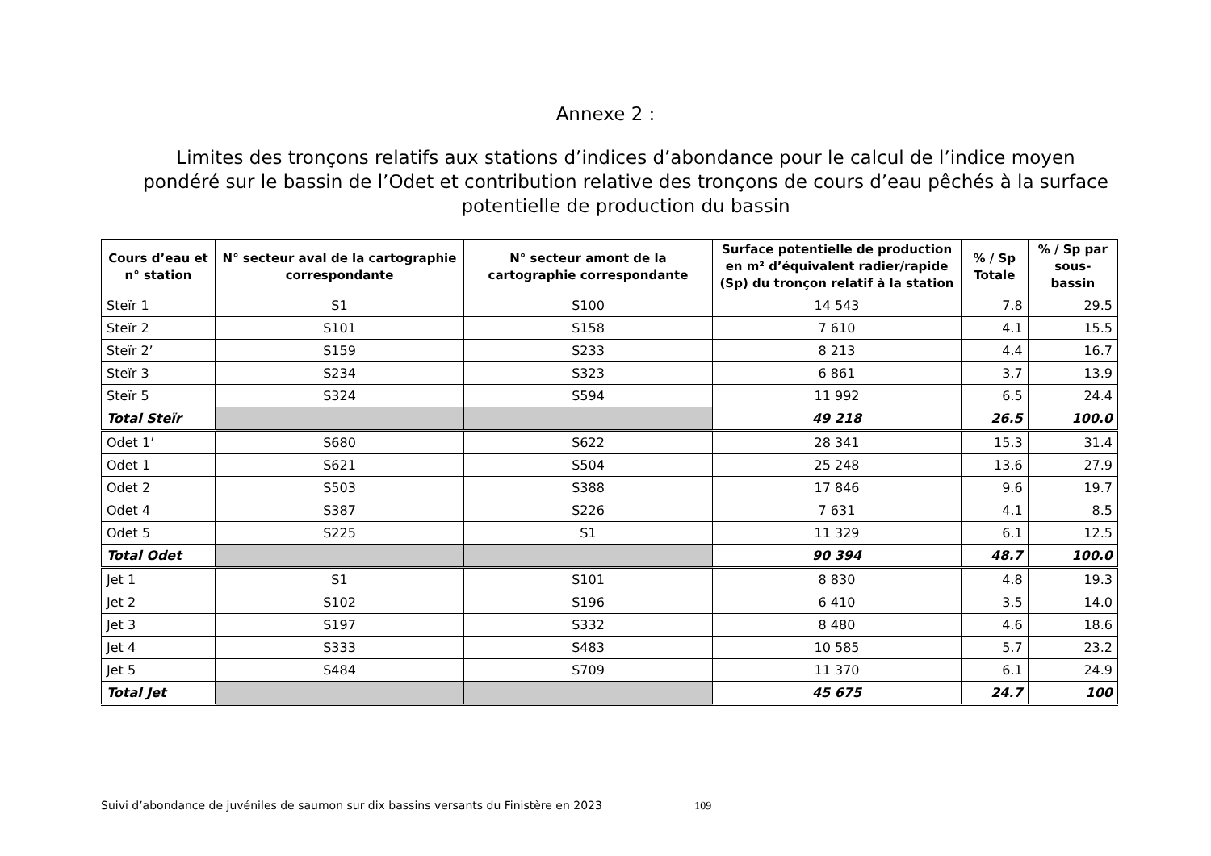Annexe 2 :
Limites des tronçons relatifs aux stations d’indices d’abondance pour le calcul de l’indice moyen pondéré sur le bassin de l’Odet et contribution relative des tronçons de cours d’eau pêchés à la surface potentielle de production du bassin
| Cours d’eau et n° station | N° secteur aval de la cartographie correspondante | N° secteur amont de la cartographie correspondante | Surface potentielle de production en m² d’équivalent radier/rapide (Sp) du tronçon relatif à la station | % / Sp Totale | % / Sp par sous-bassin |
| --- | --- | --- | --- | --- | --- |
| Steïr 1 | S1 | S100 | 14 543 | 7.8 | 29.5 |
| Steïr 2 | S101 | S158 | 7 610 | 4.1 | 15.5 |
| Steïr 2’ | S159 | S233 | 8 213 | 4.4 | 16.7 |
| Steïr 3 | S234 | S323 | 6 861 | 3.7 | 13.9 |
| Steïr 5 | S324 | S594 | 11 992 | 6.5 | 24.4 |
| Total Steïr | | | 49 218 | 26.5 | 100.0 |
| Odet 1’ | S680 | S622 | 28 341 | 15.3 | 31.4 |
| Odet 1 | S621 | S504 | 25 248 | 13.6 | 27.9 |
| Odet 2 | S503 | S388 | 17 846 | 9.6 | 19.7 |
| Odet 4 | S387 | S226 | 7 631 | 4.1 | 8.5 |
| Odet 5 | S225 | S1 | 11 329 | 6.1 | 12.5 |
| Total Odet | | | 90 394 | 48.7 | 100.0 |
| Jet 1 | S1 | S101 | 8 830 | 4.8 | 19.3 |
| Jet 2 | S102 | S196 | 6 410 | 3.5 | 14.0 |
| Jet 3 | S197 | S332 | 8 480 | 4.6 | 18.6 |
| Jet 4 | S333 | S483 | 10 585 | 5.7 | 23.2 |
| Jet 5 | S484 | S709 | 11 370 | 6.1 | 24.9 |
| Total Jet | | | 45 675 | 24.7 | 100 |
Suivi d’abondance de juvéniles de saumon sur dix bassins versants du Finistère en 2023 109